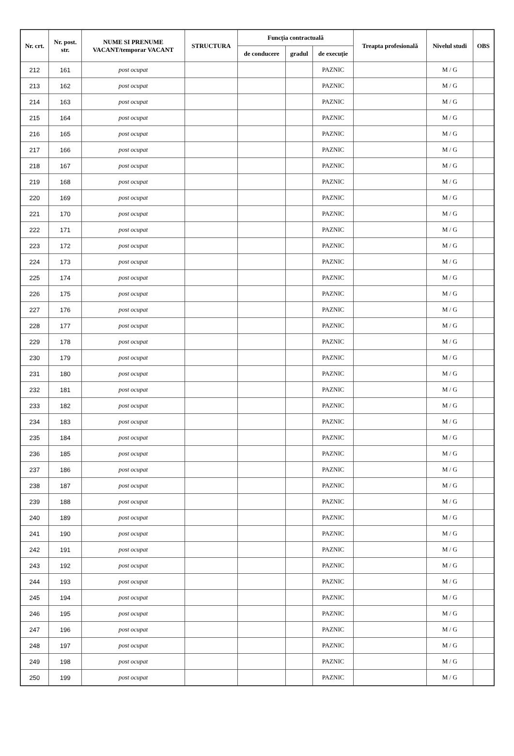| Nr. crt. | Nr. post. str. | NUME SI PRENUME VACANT/temporar VACANT | STRUCTURA | Funcția contractuală | | | Treapta profesională | Nivelul studi | OBS |
| --- | --- | --- | --- | --- | --- | --- | --- | --- | --- |
| | | | | de conducere | gradul | de execuție | | | |
| 212 | 161 | post ocupat | | | | PAZNIC | | M / G | |
| 213 | 162 | post ocupat | | | | PAZNIC | | M / G | |
| 214 | 163 | post ocupat | | | | PAZNIC | | M / G | |
| 215 | 164 | post ocupat | | | | PAZNIC | | M / G | |
| 216 | 165 | post ocupat | | | | PAZNIC | | M / G | |
| 217 | 166 | post ocupat | | | | PAZNIC | | M / G | |
| 218 | 167 | post ocupat | | | | PAZNIC | | M / G | |
| 219 | 168 | post ocupat | | | | PAZNIC | | M / G | |
| 220 | 169 | post ocupat | | | | PAZNIC | | M / G | |
| 221 | 170 | post ocupat | | | | PAZNIC | | M / G | |
| 222 | 171 | post ocupat | | | | PAZNIC | | M / G | |
| 223 | 172 | post ocupat | | | | PAZNIC | | M / G | |
| 224 | 173 | post ocupat | | | | PAZNIC | | M / G | |
| 225 | 174 | post ocupat | | | | PAZNIC | | M / G | |
| 226 | 175 | post ocupat | | | | PAZNIC | | M / G | |
| 227 | 176 | post ocupat | | | | PAZNIC | | M / G | |
| 228 | 177 | post ocupat | | | | PAZNIC | | M / G | |
| 229 | 178 | post ocupat | | | | PAZNIC | | M / G | |
| 230 | 179 | post ocupat | | | | PAZNIC | | M / G | |
| 231 | 180 | post ocupat | | | | PAZNIC | | M / G | |
| 232 | 181 | post ocupat | | | | PAZNIC | | M / G | |
| 233 | 182 | post ocupat | | | | PAZNIC | | M / G | |
| 234 | 183 | post ocupat | | | | PAZNIC | | M / G | |
| 235 | 184 | post ocupat | | | | PAZNIC | | M / G | |
| 236 | 185 | post ocupat | | | | PAZNIC | | M / G | |
| 237 | 186 | post ocupat | | | | PAZNIC | | M / G | |
| 238 | 187 | post ocupat | | | | PAZNIC | | M / G | |
| 239 | 188 | post ocupat | | | | PAZNIC | | M / G | |
| 240 | 189 | post ocupat | | | | PAZNIC | | M / G | |
| 241 | 190 | post ocupat | | | | PAZNIC | | M / G | |
| 242 | 191 | post ocupat | | | | PAZNIC | | M / G | |
| 243 | 192 | post ocupat | | | | PAZNIC | | M / G | |
| 244 | 193 | post ocupat | | | | PAZNIC | | M / G | |
| 245 | 194 | post ocupat | | | | PAZNIC | | M / G | |
| 246 | 195 | post ocupat | | | | PAZNIC | | M / G | |
| 247 | 196 | post ocupat | | | | PAZNIC | | M / G | |
| 248 | 197 | post ocupat | | | | PAZNIC | | M / G | |
| 249 | 198 | post ocupat | | | | PAZNIC | | M / G | |
| 250 | 199 | post ocupat | | | | PAZNIC | | M / G | |